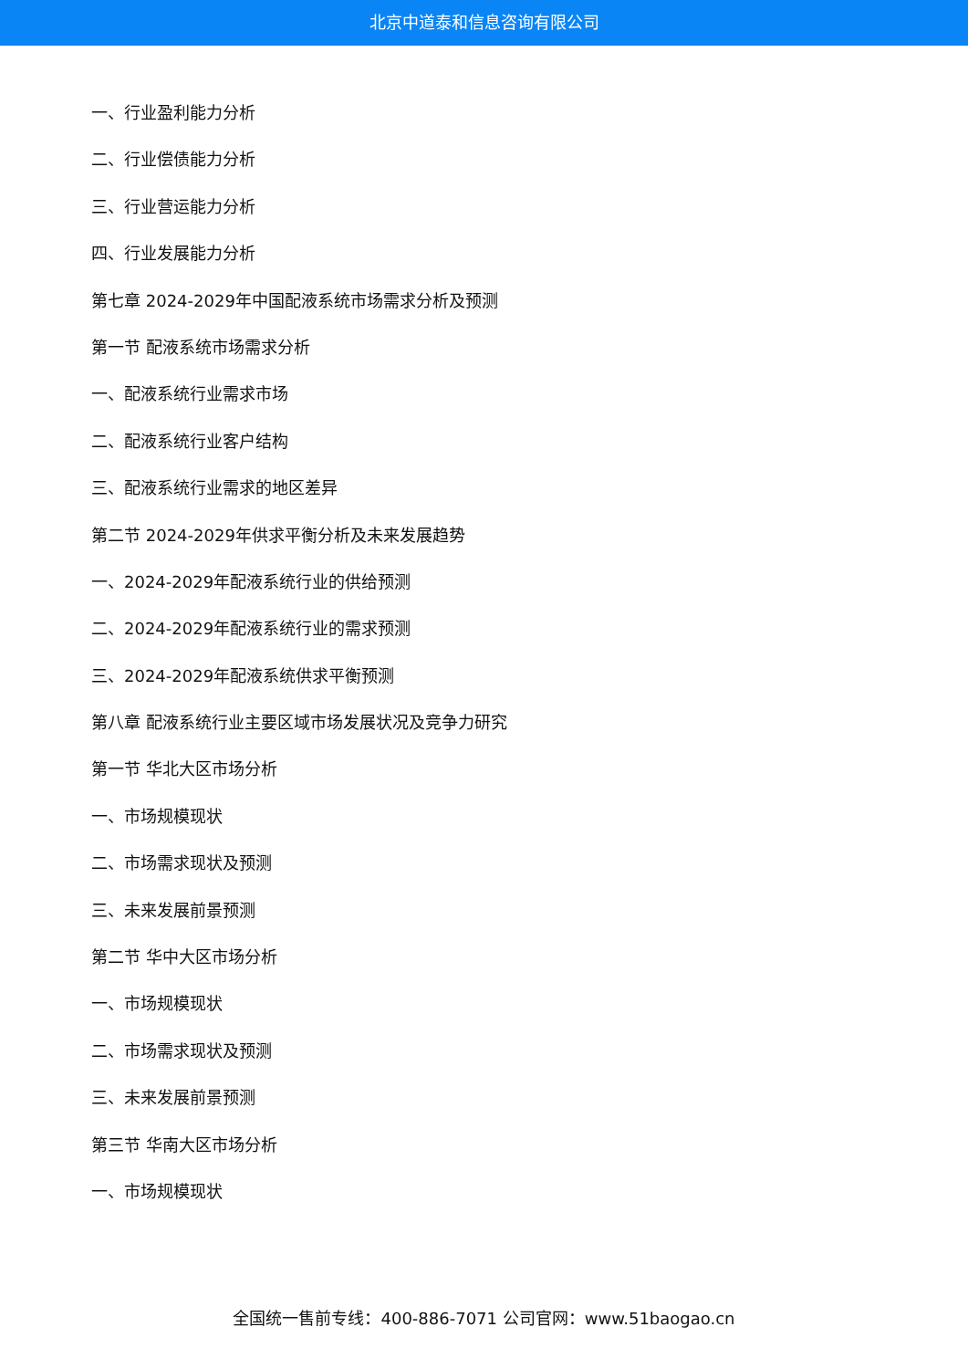北京中道泰和信息咨询有限公司
一、行业盈利能力分析
二、行业偿债能力分析
三、行业营运能力分析
四、行业发展能力分析
第七章 2024-2029年中国配液系统市场需求分析及预测
第一节 配液系统市场需求分析
一、配液系统行业需求市场
二、配液系统行业客户结构
三、配液系统行业需求的地区差异
第二节 2024-2029年供求平衡分析及未来发展趋势
一、2024-2029年配液系统行业的供给预测
二、2024-2029年配液系统行业的需求预测
三、2024-2029年配液系统供求平衡预测
第八章 配液系统行业主要区域市场发展状况及竞争力研究
第一节 华北大区市场分析
一、市场规模现状
二、市场需求现状及预测
三、未来发展前景预测
第二节 华中大区市场分析
一、市场规模现状
二、市场需求现状及预测
三、未来发展前景预测
第三节 华南大区市场分析
一、市场规模现状
全国统一售前专线：400-886-7071 公司官网：www.51baogao.cn